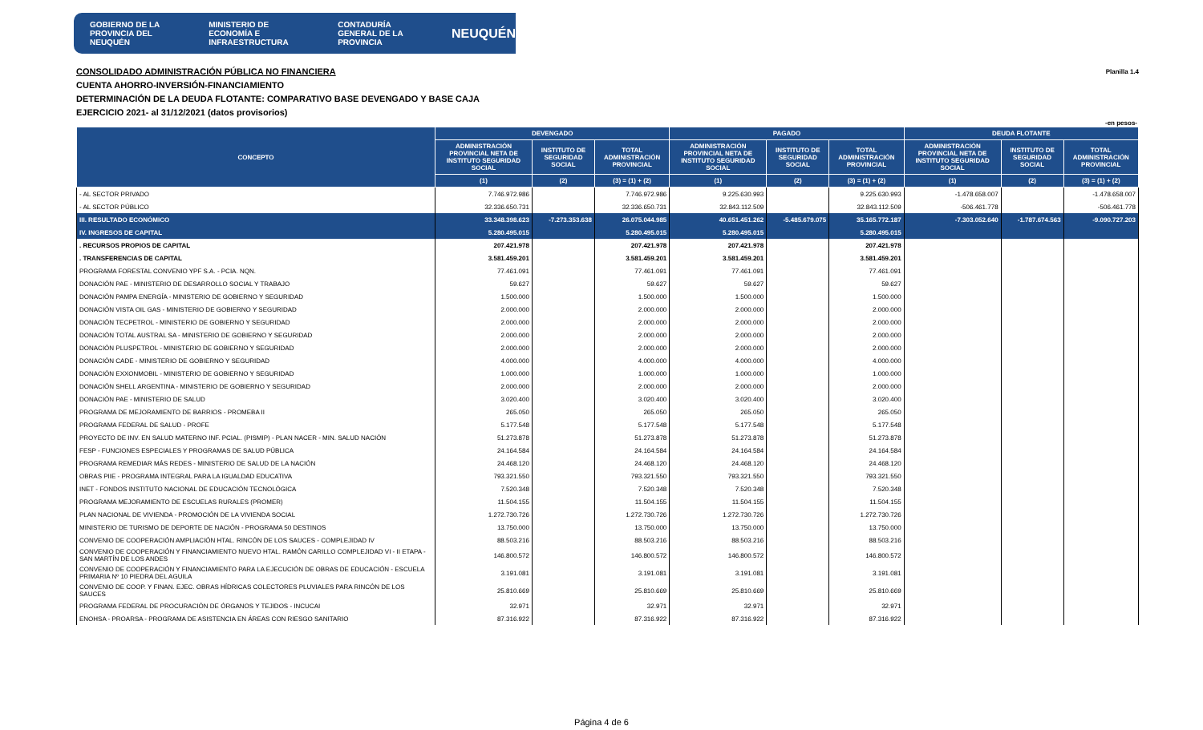GOBIERNO DE LA PROVINCIA DEL NEUQUÉN MINISTERIO DE ECONOMÍA E INFRAESTRUCTURA CONTADURÍA GENERAL DE LA PROVINCIA NEUQUÉN
Planilla 1.4 CONSOLIDADO ADMINISTRACIÓN PÚBLICA NO FINANCIERA
CUENTA AHORRO-INVERSIÓN-FINANCIAMIENTO
DETERMINACIÓN DE LA DEUDA FLOTANTE: COMPARATIVO BASE DEVENGADO Y BASE CAJA
EJERCICIO 2021- al 31/12/2021 (datos provisorios)
-en pesos-
| CONCEPTO | DEVENGADO | | | PAGADO | | | DEUDA FLOTANTE | | |
| --- | --- | --- | --- | --- | --- | --- | --- | --- | --- |
| | ADMINISTRACIÓN PROVINCIAL NETA DE INSTITUTO SEGURIDAD SOCIAL | INSTITUTO DE SEGURIDAD SOCIAL | TOTAL ADMINISTRACIÓN PROVINCIAL | ADMINISTRACIÓN PROVINCIAL NETA DE INSTITUTO SEGURIDAD SOCIAL | INSTITUTO DE SEGURIDAD SOCIAL | TOTAL ADMINISTRACIÓN PROVINCIAL | ADMINISTRACIÓN PROVINCIAL NETA DE INSTITUTO SEGURIDAD SOCIAL | INSTITUTO DE SEGURIDAD SOCIAL | TOTAL ADMINISTRACIÓN PROVINCIAL |
| | (1) | (2) | (3) = (1) + (2) | (1) | (2) | (3) = (1) + (2) | (1) | (2) | (3) = (1) + (2) |
| - AL SECTOR PRIVADO | 7.746.972.986 | | 7.746.972.986 | 9.225.630.993 | | 9.225.630.993 | -1.478.658.007 | | -1.478.658.007 |
| - AL SECTOR PÚBLICO | 32.336.650.731 | | 32.336.650.731 | 32.843.112.509 | | 32.843.112.509 | -506.461.778 | | -506.461.778 |
| III. RESULTADO ECONÓMICO | 33.348.398.623 | -7.273.353.638 | 26.075.044.985 | 40.651.451.262 | -5.485.679.075 | 35.165.772.187 | -7.303.052.640 | -1.787.674.563 | -9.090.727.203 |
| IV. INGRESOS DE CAPITAL | 5.280.495.015 | | 5.280.495.015 | 5.280.495.015 | | 5.280.495.015 | | | |
| . RECURSOS PROPIOS DE CAPITAL | 207.421.978 | | 207.421.978 | 207.421.978 | | 207.421.978 | | | |
| . TRANSFERENCIAS DE CAPITAL | 3.581.459.201 | | 3.581.459.201 | 3.581.459.201 | | 3.581.459.201 | | | |
| PROGRAMA FORESTAL CONVENIO YPF S.A. - PCIA. NQN. | 77.461.091 | | 77.461.091 | 77.461.091 | | 77.461.091 | | | |
| DONACIÓN PAE - MINISTERIO DE DESARROLLO SOCIAL Y TRABAJO | 59.627 | | 59.627 | 59.627 | | 59.627 | | | |
| DONACIÓN PAMPA ENERGÍA - MINISTERIO DE GOBIERNO Y SEGURIDAD | 1.500.000 | | 1.500.000 | 1.500.000 | | 1.500.000 | | | |
| DONACIÓN VISTA OIL GAS - MINISTERIO DE GOBIERNO Y SEGURIDAD | 2.000.000 | | 2.000.000 | 2.000.000 | | 2.000.000 | | | |
| DONACIÓN TECPETROL - MINISTERIO DE GOBIERNO Y SEGURIDAD | 2.000.000 | | 2.000.000 | 2.000.000 | | 2.000.000 | | | |
| DONACIÓN TOTAL AUSTRAL SA - MINISTERIO DE GOBIERNO Y SEGURIDAD | 2.000.000 | | 2.000.000 | 2.000.000 | | 2.000.000 | | | |
| DONACIÓN PLUSPETROL - MINISTERIO DE GOBIERNO Y SEGURIDAD | 2.000.000 | | 2.000.000 | 2.000.000 | | 2.000.000 | | | |
| DONACIÓN CADE - MINISTERIO DE GOBIERNO Y SEGURIDAD | 4.000.000 | | 4.000.000 | 4.000.000 | | 4.000.000 | | | |
| DONACIÓN EXXONMOBIL - MINISTERIO DE GOBIERNO Y SEGURIDAD | 1.000.000 | | 1.000.000 | 1.000.000 | | 1.000.000 | | | |
| DONACIÓN SHELL ARGENTINA - MINISTERIO DE GOBIERNO Y SEGURIDAD | 2.000.000 | | 2.000.000 | 2.000.000 | | 2.000.000 | | | |
| DONACIÓN PAE - MINISTERIO DE SALUD | 3.020.400 | | 3.020.400 | 3.020.400 | | 3.020.400 | | | |
| PROGRAMA DE MEJORAMIENTO DE BARRIOS - PROMEBA II | 265.050 | | 265.050 | 265.050 | | 265.050 | | | |
| PROGRAMA FEDERAL DE SALUD - PROFE | 5.177.548 | | 5.177.548 | 5.177.548 | | 5.177.548 | | | |
| PROYECTO DE INV. EN SALUD MATERNO INF. PCIAL. (PISMIP) - PLAN NACER - MIN. SALUD NACIÓN | 51.273.878 | | 51.273.878 | 51.273.878 | | 51.273.878 | | | |
| FESP - FUNCIONES ESPECIALES Y PROGRAMAS DE SALUD PÚBLICA | 24.164.584 | | 24.164.584 | 24.164.584 | | 24.164.584 | | | |
| PROGRAMA REMEDIAR MÁS REDES - MINISTERIO DE SALUD DE LA NACIÓN | 24.468.120 | | 24.468.120 | 24.468.120 | | 24.468.120 | | | |
| OBRAS PIIE - PROGRAMA INTEGRAL PARA LA IGUALDAD EDUCATIVA | 793.321.550 | | 793.321.550 | 793.321.550 | | 793.321.550 | | | |
| INET - FONDOS INSTITUTO NACIONAL DE EDUCACIÓN TECNOLÓGICA | 7.520.348 | | 7.520.348 | 7.520.348 | | 7.520.348 | | | |
| PROGRAMA MEJORAMIENTO DE ESCUELAS RURALES (PROMER) | 11.504.155 | | 11.504.155 | 11.504.155 | | 11.504.155 | | | |
| PLAN NACIONAL DE VIVIENDA - PROMOCIÓN DE LA VIVIENDA SOCIAL | 1.272.730.726 | | 1.272.730.726 | 1.272.730.726 | | 1.272.730.726 | | | |
| MINISTERIO DE TURISMO DE DEPORTE DE NACIÓN - PROGRAMA 50 DESTINOS | 13.750.000 | | 13.750.000 | 13.750.000 | | 13.750.000 | | | |
| CONVENIO DE COOPERACIÓN AMPLIACIÓN HTAL. RINCÓN DE LOS SAUCES - COMPLEJIDAD IV | 88.503.216 | | 88.503.216 | 88.503.216 | | 88.503.216 | | | |
| CONVENIO DE COOPERACIÓN Y FINANCIAMIENTO NUEVO HTAL. RAMÓN CARILLO COMPLEJIDAD VI - II ETAPA - SAN MARTÍN DE LOS ANDES | 146.800.572 | | 146.800.572 | 146.800.572 | | 146.800.572 | | | |
| CONVENIO DE COOPERACIÓN Y FINANCIAMIENTO PARA LA EJECUCIÓN DE OBRAS DE EDUCACIÓN - ESCUELA PRIMARIA Nº 10 PIEDRA DEL AGUILA | 3.191.081 | | 3.191.081 | 3.191.081 | | 3.191.081 | | | |
| CONVENIO DE COOP. Y FINAN. EJEC. OBRAS HÍDRICAS COLECTORES PLUVIALES PARA RINCÓN DE LOS SAUCES | 25.810.669 | | 25.810.669 | 25.810.669 | | 25.810.669 | | | |
| PROGRAMA FEDERAL DE PROCURACIÓN DE ÓRGANOS Y TEJIDOS - INCUCAI | 32.971 | | 32.971 | 32.971 | | 32.971 | | | |
| ENOHSA - PROARSA - PROGRAMA DE ASISTENCIA EN ÁREAS CON RIESGO SANITARIO | 87.316.922 | | 87.316.922 | 87.316.922 | | 87.316.922 | | | |
Página 4 de 6